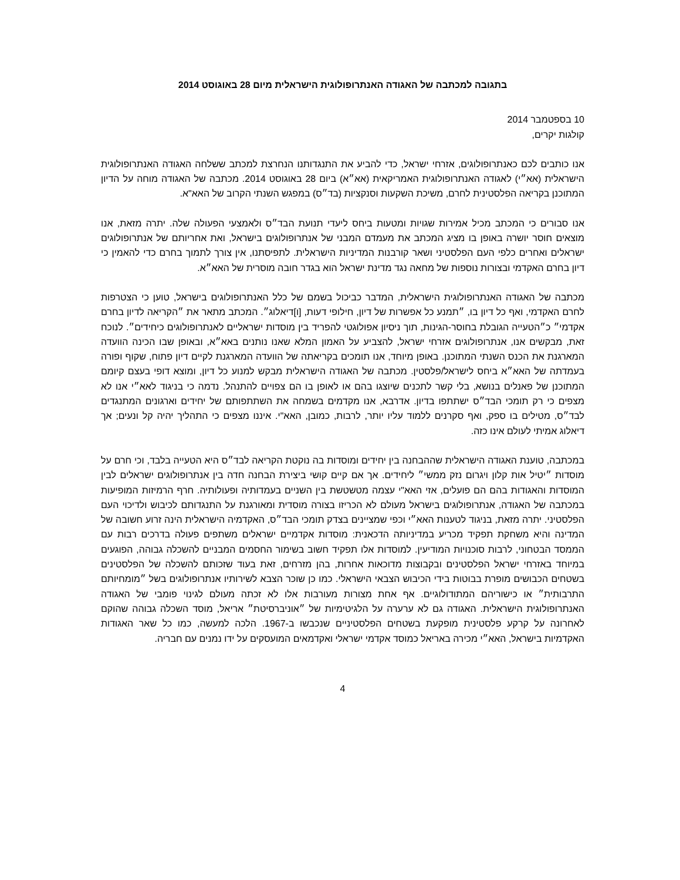בתגובה למכתבה של האגודה האנתרופולוגית הישראלית מיום 28 באוגוסט 2014
10 בספטמבר 2014
קולגות יקרים,
אנו כותבים לכם כאנתרופולוגים, אזרחי ישראל, כדי להביע את התנגדותנו הנחרצת למכתב ששלחה האגודה האנתרופולוגית הישראלית (אא״י) לאגודה האנתרופולוגית האמריקאית (אא״א) ביום 28 באוגוסט 2014. מכתבה של האגודה מוחה על הדיון המתוכנן בקריאה הפלסטינית לחרם, משיכת השקעות וסנקציות (בד״ס) במפגש השנתי הקרוב של האא"א.
אנו סבורים כי המכתב מכיל אמירות שגויות ומטעות ביחס ליעדי תנועת הבד״ס ולאמצעי הפעולה שלה. יתרה מזאת, אנו מוצאים חוסר יושרה באופן בו מציג המכתב את מעמדם המבני של אנתרופולוגים בישראל, ואת אחריותם של אנתרופולוגים ישראלים ואחרים כלפי העם הפלסטיני ושאר קורבנות המדיניות הישראלית. לתפיסתנו, אין צורך לתמוך בחרם כדי להאמין כי דיון בחרם האקדמי ובצורות נוספות של מחאה נגד מדינת ישראל הוא בגדר חובה מוסרית של האא״א.
מכתבה של האגודה האנתרופולוגית הישראלית, המדבר כביכול בשמם של כלל האנתרופולוגים בישראל, טוען כי הצטרפות לחרם האקדמי, ואף כל דיון בו, ״תמנע כל אפשרות של דיון, חילופי דעות, [ו]דיאלוג״. המכתב מתאר את ״הקריאה לדיון בחרם אקדמי״ כ״הטעייה הגובלת בחוסר-הגינות, תוך ניסיון אפולוגטי להפריד בין מוסדות ישראליים לאנתרופולוגים כיחידים״. לנוכח זאת, מבקשים אנו, אנתרופולוגים אזרחי ישראל, להצביע על האמון המלא שאנו נותנים באא״א, ובאופן שבו הכינה הוועדה המארגנת את הכנס השנתי המתוכנן. באופן מיוחד, אנו תומכים בקריאתה של הוועדה המארגנת לקיים דיון פתוח, שקוף ופורה בעמדתה של האא״א ביחס לישראל/פלסטין. מכתבה של האגודה הישראלית מבקש למנוע כל דיון, ומוצא דופי בעצם קיומם המתוכנן של פאנלים בנושא, בלי קשר לתכנים שיוצגו בהם או לאופן בו הם צפויים להתנהל. נדמה כי בניגוד לאא״י אנו לא מצפים כי רק תומכי הבד״ס ישתתפו בדיון. אדרבא, אנו מקדמים בשמחה את השתתפותם של יחידים וארגונים המתנגדים לבד״ס, מטילים בו ספק, ואף סקרנים ללמוד עליו יותר, לרבות, כמובן, האא"י. איננו מצפים כי התהליך יהיה קל ונעים; אך דיאלוג אמיתי לעולם אינו כזה.
במכתבה, טוענת האגודה הישראלית שההבחנה בין יחידים ומוסדות בה נוקטת הקריאה לבד״ס היא הטעייה בלבד, וכי חרם על מוסדות ״יטיל אות קלון ויגרום נזק ממשי״ ליחידים. אך אם קיים קושי ביצירת הבחנה חדה בין אנתרופולוגים ישראלים לבין המוסדות והאגודות בהם הם פועלים, אזי האא"י עצמה מטשטשת בין השניים בעמדותיה ופעולותיה. חרף הרמיזות המופיעות במכתבה של האגודה, אנתרופולוגים בישראל מעולם לא הכריזו בצורה מוסדית ומאורגנת על התנגדותם לכיבוש ולדיכוי העם הפלסטיני. יתרה מזאת, בניגוד לטענות האא״י וכפי שמציינים בצדק תומכי הבד״ס, האקדמיה הישראלית הינה זרוע חשובה של המדינה והיא משחקת תפקיד מכריע במדיניותה הדכאנית: מוסדות אקדמיים ישראלים משתפים פעולה בדרכים רבות עם הממסד הבטחוני, לרבות סוכנויות המודיעין. למוסדות אלו תפקיד חשוב בשימור החסמים המבניים להשכלה גבוהה, הפוגעים במיוחד באזרחי ישראל הפלסטינים ובקבוצות מדוכאות אחרות, בהן מזרחים, זאת בעוד שזכותם להשכלה של הפלסטינים בשטחים הכבושים מופרת בבוטות בידי הכיבוש הצבאי הישראלי. כמו כן שוכר הצבא לשירותיו אנתרופולוגים בשל ״מומחיותם התרבותית״ או כישוריהם המתודולוגיים. אף אחת מצורות מעורבות אלו לא זכתה מעולם לגינוי פומבי של האגודה האנתרופולוגית הישראלית. האגודה גם לא ערערה על הלגיטימיות של ״אוניברסיטת״ אריאל, מוסד השכלה גבוהה שהוקם לאחרונה על קרקע פלסטינית מופקעת בשטחים הפלסטיניים שנכבשו ב-1967. הלכה למעשה, כמו כל שאר האגודות האקדמיות בישראל, האא״י מכירה באריאל כמוסד אקדמי ישראלי ואקדמאים המועסקים על ידו נמנים עם חבריה.
4